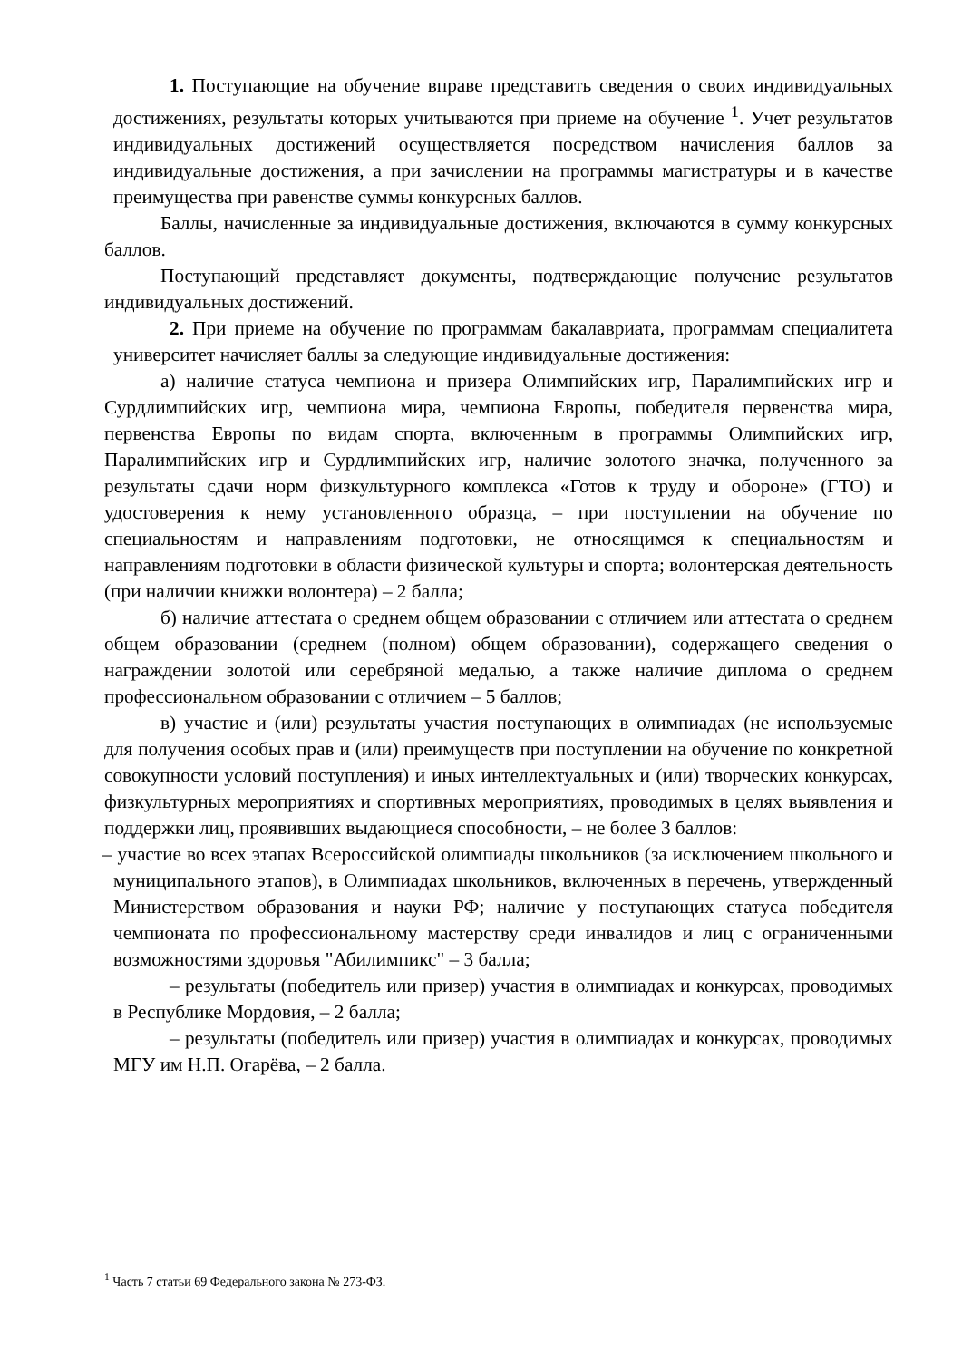1. Поступающие на обучение вправе представить сведения о своих индивидуальных достижениях, результаты которых учитываются при приеме на обучение <sup>1</sup>. Учет результатов индивидуальных достижений осуществляется посредством начисления баллов за индивидуальные достижения, а при зачислении на программы магистратуры и в качестве преимущества при равенстве суммы конкурсных баллов.
Баллы, начисленные за индивидуальные достижения, включаются в сумму конкурсных баллов.
Поступающий представляет документы, подтверждающие получение результатов индивидуальных достижений.
2. При приеме на обучение по программам бакалавриата, программам специалитета университет начисляет баллы за следующие индивидуальные достижения:
а) наличие статуса чемпиона и призера Олимпийских игр, Паралимпийских игр и Сурдлимпийских игр, чемпиона мира, чемпиона Европы, победителя первенства мира, первенства Европы по видам спорта, включенным в программы Олимпийских игр, Паралимпийских игр и Сурдлимпийских игр, наличие золотого значка, полученного за результаты сдачи норм физкультурного комплекса «Готов к труду и обороне» (ГТО) и удостоверения к нему установленного образца, – при поступлении на обучение по специальностям и направлениям подготовки, не относящимся к специальностям и направлениям подготовки в области физической культуры и спорта; волонтерская деятельность (при наличии книжки волонтера) – 2 балла;
б) наличие аттестата о среднем общем образовании с отличием или аттестата о среднем общем образовании (среднем (полном) общем образовании), содержащего сведения о награждении золотой или серебряной медалью, а также наличие диплома о среднем профессиональном образовании с отличием – 5 баллов;
в) участие и (или) результаты участия поступающих в олимпиадах (не используемые для получения особых прав и (или) преимуществ при поступлении на обучение по конкретной совокупности условий поступления) и иных интеллектуальных и (или) творческих конкурсах, физкультурных мероприятиях и спортивных мероприятиях, проводимых в целях выявления и поддержки лиц, проявивших выдающиеся способности, – не более 3 баллов:
– участие во всех этапах Всероссийской олимпиады школьников (за исключением школьного и муниципального этапов), в Олимпиадах школьников, включенных в перечень, утвержденный Министерством образования и науки РФ; наличие у поступающих статуса победителя чемпионата по профессиональному мастерству среди инвалидов и лиц с ограниченными возможностями здоровья "Абилимпикс" – 3 балла;
– результаты (победитель или призер) участия в олимпиадах и конкурсах, проводимых в Республике Мордовия, – 2 балла;
– результаты (победитель или призер) участия в олимпиадах и конкурсах, проводимых МГУ им Н.П. Огарёва, – 2 балла.
<sup>1</sup> Часть 7 статьи 69 Федерального закона № 273-ФЗ.